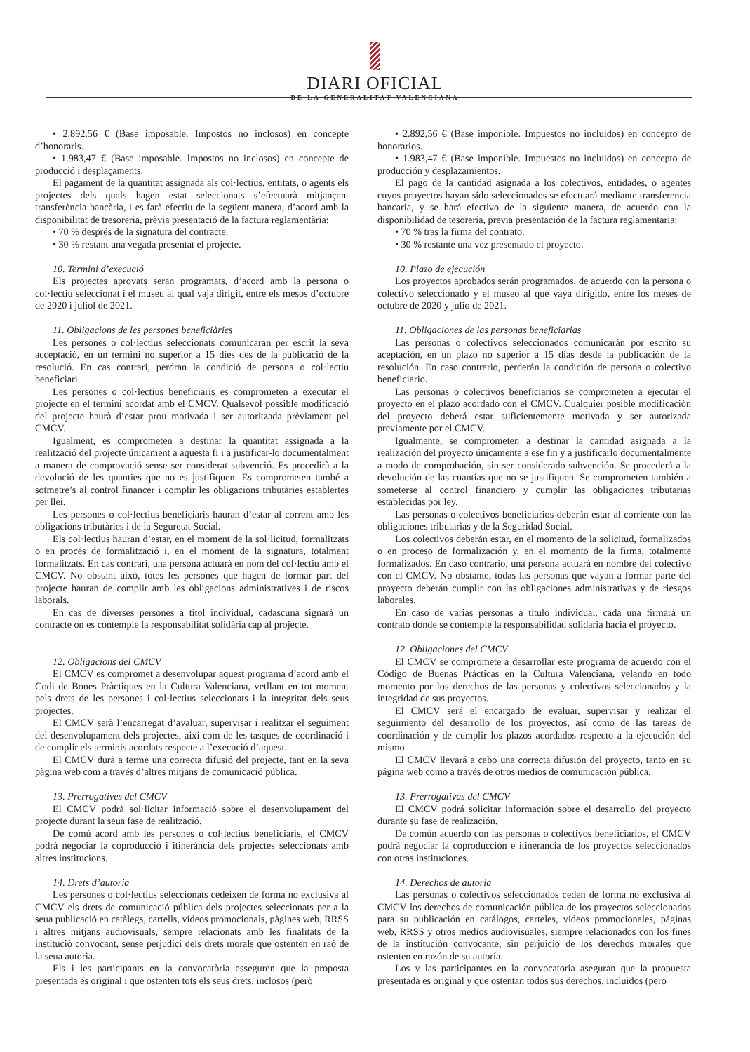DIARI OFICIAL
DE LA GENERALITAT VALENCIANA
• 2.892,56 € (Base imposable. Impostos no inclosos) en concepte d’honoraris.
• 1.983,47 € (Base imposable. Impostos no inclosos) en concepte de producció i desplaçaments.
El pagament de la quantitat assignada als col·lectius, entitats, o agents els projectes dels quals hagen estat seleccionats s’efectuarà mitjançant transferència bancària, i es farà efectiu de la següent manera, d’acord amb la disponibilitat de tresoreria, prèvia presentació de la factura reglamentària:
• 70 % després de la signatura del contracte.
• 30 % restant una vegada presentat el projecte.
10. Termini d’execució
Els projectes aprovats seran programats, d’acord amb la persona o col·lectiu seleccionat i el museu al qual vaja dirigit, entre els mesos d’octubre de 2020 i juliol de 2021.
11. Obligacions de les persones beneficiàries
Les persones o col·lectius seleccionats comunicaran per escrit la seva acceptació, en un termini no superior a 15 dies des de la publicació de la resolució. En cas contrari, perdran la condició de persona o col·lectiu beneficiari.
Les persones o col·lectius beneficiaris es comprometen a executar el projecte en el termini acordat amb el CMCV. Qualsevol possible modificació del projecte haurà d’estar prou motivada i ser autoritzada prèviament pel CMCV.
Igualment, es comprometen a destinar la quantitat assignada a la realització del projecte únicament a aquesta fi i a justificar-lo documentalment a manera de comprovació sense ser considerat subvenció. Es procedirà a la devolució de les quanties que no es justifiquen. Es comprometen també a sotmetre’s al control financer i complir les obligacions tributàries establertes per llei.
Les persones o col·lectius beneficiaris hauran d’estar al corrent amb les obligacions tributàries i de la Seguretat Social.
Els col·lectius hauran d’estar, en el moment de la sol·licitud, formalitzats o en procés de formalització i, en el moment de la signatura, totalment formalitzats. En cas contrari, una persona actuarà en nom del col·lectiu amb el CMCV. No obstant això, totes les persones que hagen de formar part del projecte hauran de complir amb les obligacions administratives i de riscos laborals.
En cas de diverses persones a títol individual, cadascuna signarà un contracte on es contemple la responsabilitat solidària cap al projecte.
12. Obligacions del CMCV
El CMCV es compromet a desenvolupar aquest programa d’acord amb el Codi de Bones Pràctiques en la Cultura Valenciana, vetllant en tot moment pels drets de les persones i col·lectius seleccionats i la integritat dels seus projectes.
El CMCV serà l’encarregat d’avaluar, supervisar i realitzar el seguiment del desenvolupament dels projectes, així com de les tasques de coordinació i de complir els terminis acordats respecte a l’execució d’aquest.
El CMCV durà a terme una correcta difusió del projecte, tant en la seva pàgina web com a través d’altres mitjans de comunicació pública.
13. Prerrogatives del CMCV
El CMCV podrà sol·licitar informació sobre el desenvolupament del projecte durant la seua fase de realització.
De comú acord amb les persones o col·lectius beneficiaris, el CMCV podrà negociar la coproducció i itinerància dels projectes seleccionats amb altres institucions.
14. Drets d’autoria
Les persones o col·lectius seleccionats cedeixen de forma no exclusiva al CMCV els drets de comunicació pública dels projectes seleccionats per a la seua publicació en catàlegs, cartells, vídeos promocionals, pàgines web, RRSS i altres mitjans audiovisuals, sempre relacionats amb les finalitats de la institució convocant, sense perjudici dels drets morals que ostenten en raó de la seua autoria.
Els i les participants en la convocatòria asseguren que la proposta presentada és original i que ostenten tots els seus drets, inclosos (però
• 2.892,56 € (Base imponible. Impuestos no incluidos) en concepto de honorarios.
• 1.983,47 € (Base imponible. Impuestos no incluidos) en concepto de producción y desplazamientos.
El pago de la cantidad asignada a los colectivos, entidades, o agentes cuyos proyectos hayan sido seleccionados se efectuará mediante transferencia bancaria, y se hará efectivo de la siguiente manera, de acuerdo con la disponibilidad de tesorería, previa presentación de la factura reglamentaria:
• 70 % tras la firma del contrato.
• 30 % restante una vez presentado el proyecto.
10. Plazo de ejecución
Los proyectos aprobados serán programados, de acuerdo con la persona o colectivo seleccionado y el museo al que vaya dirigido, entre los meses de octubre de 2020 y julio de 2021.
11. Obligaciones de las personas beneficiarias
Las personas o colectivos seleccionados comunicarán por escrito su aceptación, en un plazo no superior a 15 días desde la publicación de la resolución. En caso contrario, perderán la condición de persona o colectivo beneficiario.
Las personas o colectivos beneficiarios se comprometen a ejecutar el proyecto en el plazo acordado con el CMCV. Cualquier posible modificación del proyecto deberá estar suficientemente motivada y ser autorizada previamente por el CMCV.
Igualmente, se comprometen a destinar la cantidad asignada a la realización del proyecto únicamente a ese fin y a justificarlo documentalmente a modo de comprobación, sin ser considerado subvención. Se procederá a la devolución de las cuantías que no se justifiquen. Se comprometen también a someterse al control financiero y cumplir las obligaciones tributarias establecidas por ley.
Las personas o colectivos beneficiarios deberán estar al corriente con las obligaciones tributarias y de la Seguridad Social.
Los colectivos deberán estar, en el momento de la solicitud, formalizados o en proceso de formalización y, en el momento de la firma, totalmente formalizados. En caso contrario, una persona actuará en nombre del colectivo con el CMCV. No obstante, todas las personas que vayan a formar parte del proyecto deberán cumplir con las obligaciones administrativas y de riesgos laborales.
En caso de varias personas a título individual, cada una firmará un contrato donde se contemple la responsabilidad solidaria hacia el proyecto.
12. Obligaciones del CMCV
El CMCV se compromete a desarrollar este programa de acuerdo con el Código de Buenas Prácticas en la Cultura Valenciana, velando en todo momento por los derechos de las personas y colectivos seleccionados y la integridad de sus proyectos.
El CMCV será el encargado de evaluar, supervisar y realizar el seguimiento del desarrollo de los proyectos, así como de las tareas de coordinación y de cumplir los plazos acordados respecto a la ejecución del mismo.
El CMCV llevará a cabo una correcta difusión del proyecto, tanto en su página web como a través de otros medios de comunicación pública.
13. Prerrogativas del CMCV
El CMCV podrá solicitar información sobre el desarrollo del proyecto durante su fase de realización.
De común acuerdo con las personas o colectivos beneficiarios, el CMCV podrá negociar la coproducción e itinerancia de los proyectos seleccionados con otras instituciones.
14. Derechos de autoría
Las personas o colectivos seleccionados ceden de forma no exclusiva al CMCV los derechos de comunicación pública de los proyectos seleccionados para su publicación en catálogos, carteles, videos promocionales, páginas web, RRSS y otros medios audiovisuales, siempre relacionados con los fines de la institución convocante, sin perjuicio de los derechos morales que ostenten en razón de su autoría.
Los y las participantes en la convocatoria aseguran que la propuesta presentada es original y que ostentan todos sus derechos, incluidos (pero